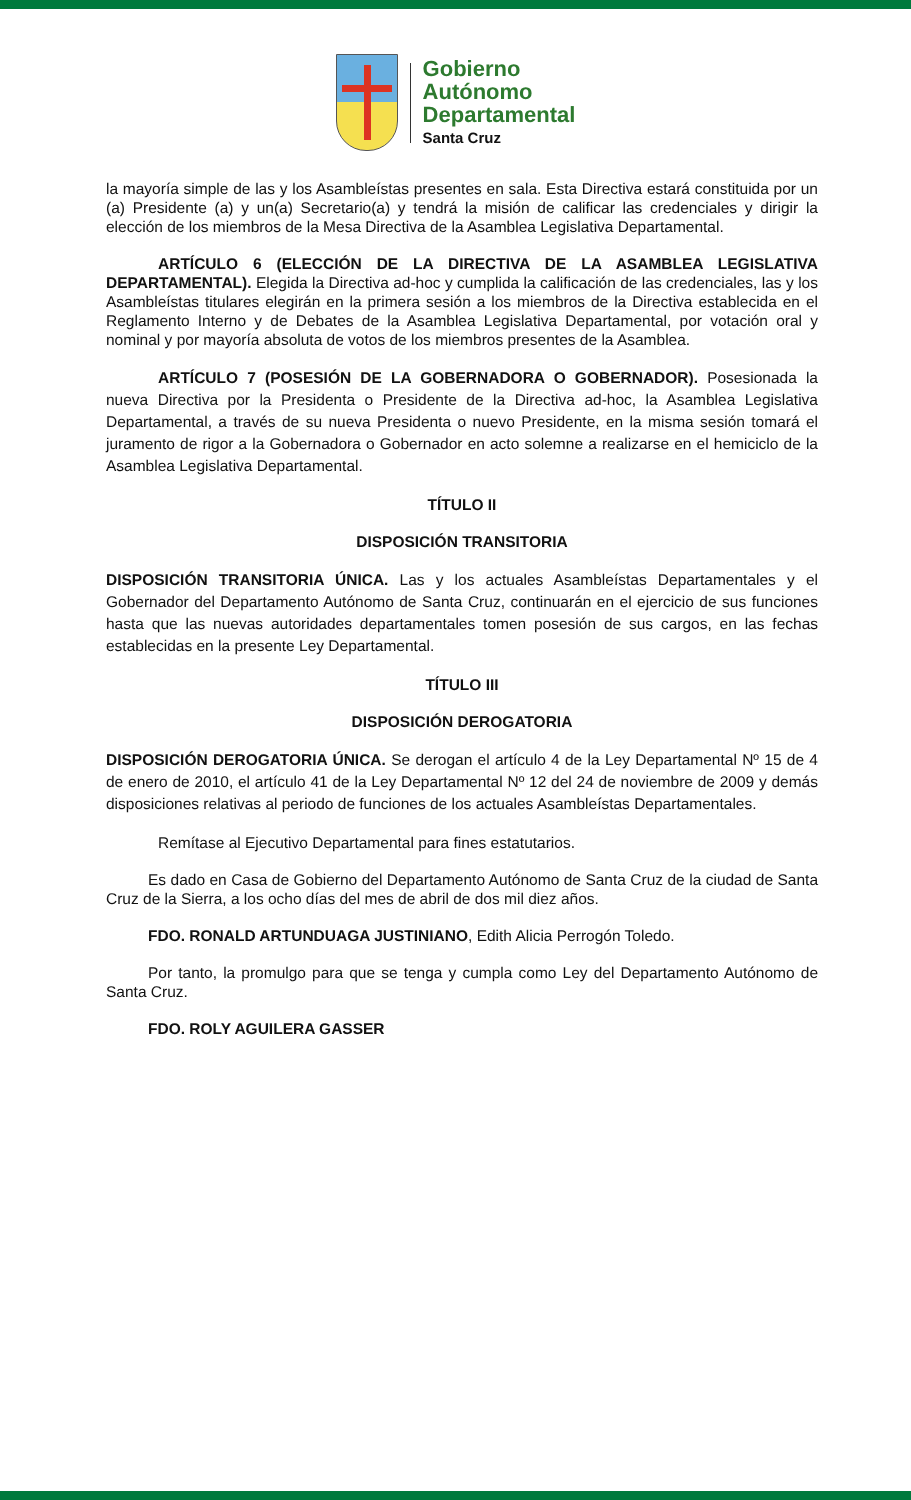Gobierno
Autónomo
Departamental
Santa Cruz
la mayoría simple de las y los Asambleístas presentes en sala. Esta Directiva estará constituida por un (a) Presidente (a) y un(a) Secretario(a) y tendrá la misión de calificar las credenciales y dirigir la elección de los miembros de la Mesa Directiva de la Asamblea Legislativa Departamental.
ARTÍCULO 6 (ELECCIÓN DE LA DIRECTIVA DE LA ASAMBLEA LEGISLATIVA DEPARTAMENTAL). Elegida la Directiva ad-hoc y cumplida la calificación de las credenciales, las y los Asambleístas titulares elegirán en la primera sesión a los miembros de la Directiva establecida en el Reglamento Interno y de Debates de la Asamblea Legislativa Departamental, por votación oral y nominal y por mayoría absoluta de votos de los miembros presentes de la Asamblea.
ARTÍCULO 7 (POSESIÓN DE LA GOBERNADORA O GOBERNADOR). Posesionada la nueva Directiva por la Presidenta o Presidente de la Directiva ad-hoc, la Asamblea Legislativa Departamental, a través de su nueva Presidenta o nuevo Presidente, en la misma sesión tomará el juramento de rigor a la Gobernadora o Gobernador en acto solemne a realizarse en el hemiciclo de la Asamblea Legislativa Departamental.
TÍTULO II
DISPOSICIÓN TRANSITORIA
DISPOSICIÓN TRANSITORIA ÚNICA. Las y los actuales Asambleístas Departamentales y el Gobernador del Departamento Autónomo de Santa Cruz, continuarán en el ejercicio de sus funciones hasta que las nuevas autoridades departamentales tomen posesión de sus cargos, en las fechas establecidas en la presente Ley Departamental.
TÍTULO III
DISPOSICIÓN DEROGATORIA
DISPOSICIÓN DEROGATORIA ÚNICA. Se derogan el artículo 4 de la Ley Departamental Nº 15 de 4 de enero de 2010, el artículo 41 de la Ley Departamental Nº 12 del 24 de noviembre de 2009 y demás disposiciones relativas al periodo de funciones de los actuales Asambleístas Departamentales.
Remítase al Ejecutivo Departamental para fines estatutarios.
Es dado en Casa de Gobierno del Departamento Autónomo de Santa Cruz de la ciudad de Santa Cruz de la Sierra, a los ocho días del mes de abril de dos mil diez años.
FDO. RONALD ARTUNDUAGA JUSTINIANO, Edith Alicia Perrogón Toledo.
Por tanto, la promulgo para que se tenga y cumpla como Ley del Departamento Autónomo de Santa Cruz.
FDO. ROLY AGUILERA GASSER